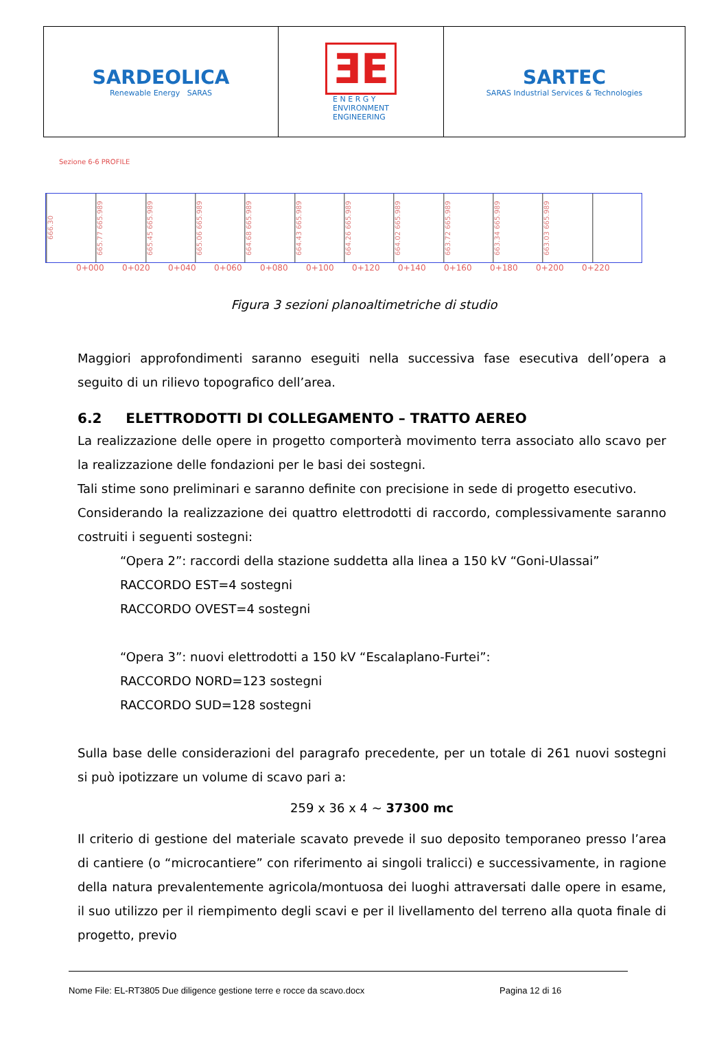SARDEOLICA
Renewable Energy SARAS
ƎE
E N E R G Y
ENVIRONMENT
ENGINEERING
SARTEC
SARAS Industrial Services & Technologies
Sezione 6-6 PROFILE
666.30 665.77 665.989 665.45 665.989 665.06 665.989 664.68 665.989 664.43 665.989 664.26 665.989 664.02 665.989 663.72 665.989 663.34 665.989 663.03 665.989
0+000 0+020 0+040 0+060 0+080 0+100 0+120 0+140 0+160 0+180 0+200 0+220
Figura 3 sezioni planoaltimetriche di studio
Maggiori approfondimenti saranno eseguiti nella successiva fase esecutiva dell’opera a seguito di un rilievo topografico dell’area.
6.2 ELETTRODOTTI DI COLLEGAMENTO – TRATTO AEREO
La realizzazione delle opere in progetto comporterà movimento terra associato allo scavo per la realizzazione delle fondazioni per le basi dei sostegni.
Tali stime sono preliminari e saranno definite con precisione in sede di progetto esecutivo.
Considerando la realizzazione dei quattro elettrodotti di raccordo, complessivamente saranno costruiti i seguenti sostegni:
“Opera 2”: raccordi della stazione suddetta alla linea a 150 kV “Goni-Ulassai”
RACCORDO EST=4 sostegni
RACCORDO OVEST=4 sostegni
“Opera 3”: nuovi elettrodotti a 150 kV “Escalaplano-Furtei”:
RACCORDO NORD=123 sostegni
RACCORDO SUD=128 sostegni
Sulla base delle considerazioni del paragrafo precedente, per un totale di 261 nuovi sostegni si può ipotizzare un volume di scavo pari a:
259 x 36 x 4 ~ 37300 mc
Il criterio di gestione del materiale scavato prevede il suo deposito temporaneo presso l’area di cantiere (o “microcantiere” con riferimento ai singoli tralicci) e successivamente, in ragione della natura prevalentemente agricola/montuosa dei luoghi attraversati dalle opere in esame, il suo utilizzo per il riempimento degli scavi e per il livellamento del terreno alla quota finale di progetto, previo
Nome File: EL-RT3805 Due diligence gestione terre e rocce da scavo.docx Pagina 12 di 16